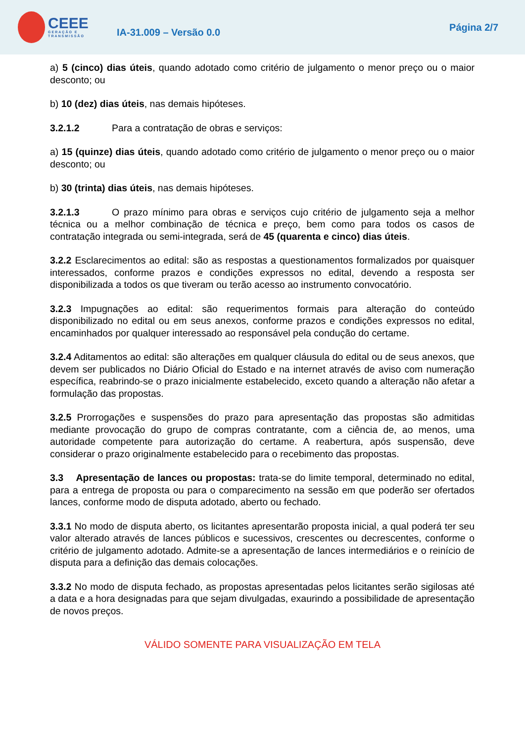CEEE
GERAÇÃO E TRANSMISSÃO
IA-31.009 – Versão 0.0
Página 2/7
a) 5 (cinco) dias úteis, quando adotado como critério de julgamento o menor preço ou o maior desconto; ou
b) 10 (dez) dias úteis, nas demais hipóteses.
3.2.1.2 Para a contratação de obras e serviços:
a) 15 (quinze) dias úteis, quando adotado como critério de julgamento o menor preço ou o maior desconto; ou
b) 30 (trinta) dias úteis, nas demais hipóteses.
3.2.1.3 O prazo mínimo para obras e serviços cujo critério de julgamento seja a melhor técnica ou a melhor combinação de técnica e preço, bem como para todos os casos de contratação integrada ou semi-integrada, será de 45 (quarenta e cinco) dias úteis.
3.2.2 Esclarecimentos ao edital: são as respostas a questionamentos formalizados por quaisquer interessados, conforme prazos e condições expressos no edital, devendo a resposta ser disponibilizada a todos os que tiveram ou terão acesso ao instrumento convocatório.
3.2.3 Impugnações ao edital: são requerimentos formais para alteração do conteúdo disponibilizado no edital ou em seus anexos, conforme prazos e condições expressos no edital, encaminhados por qualquer interessado ao responsável pela condução do certame.
3.2.4 Aditamentos ao edital: são alterações em qualquer cláusula do edital ou de seus anexos, que devem ser publicados no Diário Oficial do Estado e na internet através de aviso com numeração específica, reabrindo-se o prazo inicialmente estabelecido, exceto quando a alteração não afetar a formulação das propostas.
3.2.5 Prorrogações e suspensões do prazo para apresentação das propostas são admitidas mediante provocação do grupo de compras contratante, com a ciência de, ao menos, uma autoridade competente para autorização do certame. A reabertura, após suspensão, deve considerar o prazo originalmente estabelecido para o recebimento das propostas.
3.3 Apresentação de lances ou propostas: trata-se do limite temporal, determinado no edital, para a entrega de proposta ou para o comparecimento na sessão em que poderão ser ofertados lances, conforme modo de disputa adotado, aberto ou fechado.
3.3.1 No modo de disputa aberto, os licitantes apresentarão proposta inicial, a qual poderá ter seu valor alterado através de lances públicos e sucessivos, crescentes ou decrescentes, conforme o critério de julgamento adotado. Admite-se a apresentação de lances intermediários e o reinício de disputa para a definição das demais colocações.
3.3.2 No modo de disputa fechado, as propostas apresentadas pelos licitantes serão sigilosas até a data e a hora designadas para que sejam divulgadas, exaurindo a possibilidade de apresentação de novos preços.
VÁLIDO SOMENTE PARA VISUALIZAÇÃO EM TELA